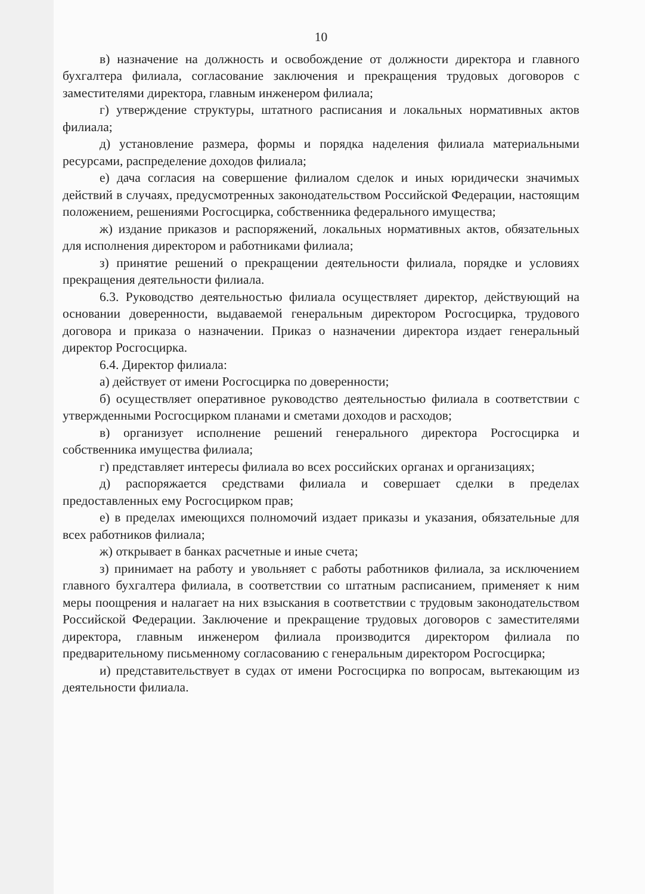10
в) назначение на должность и освобождение от должности директора и главного бухгалтера филиала, согласование заключения и прекращения трудовых договоров с заместителями директора, главным инженером филиала;
г) утверждение структуры, штатного расписания и локальных нормативных актов филиала;
д) установление размера, формы и порядка наделения филиала материальными ресурсами, распределение доходов филиала;
е) дача согласия на совершение филиалом сделок и иных юридически значимых действий в случаях, предусмотренных законодательством Российской Федерации, настоящим положением, решениями Росгосцирка, собственника федерального имущества;
ж) издание приказов и распоряжений, локальных нормативных актов, обязательных для исполнения директором и работниками филиала;
з) принятие решений о прекращении деятельности филиала, порядке и условиях прекращения деятельности филиала.
6.3. Руководство деятельностью филиала осуществляет директор, действующий на основании доверенности, выдаваемой генеральным директором Росгосцирка, трудового договора и приказа о назначении. Приказ о назначении директора издает генеральный директор Росгосцирка.
6.4. Директор филиала:
а) действует от имени Росгосцирка по доверенности;
б) осуществляет оперативное руководство деятельностью филиала в соответствии с утвержденными Росгосцирком планами и сметами доходов и расходов;
в) организует исполнение решений генерального директора Росгосцирка и собственника имущества филиала;
г) представляет интересы филиала во всех российских органах и организациях;
д) распоряжается средствами филиала и совершает сделки в пределах предоставленных ему Росгосцирком прав;
е) в пределах имеющихся полномочий издает приказы и указания, обязательные для всех работников филиала;
ж) открывает в банках расчетные и иные счета;
з) принимает на работу и увольняет с работы работников филиала, за исключением главного бухгалтера филиала, в соответствии со штатным расписанием, применяет к ним меры поощрения и налагает на них взыскания в соответствии с трудовым законодательством Российской Федерации. Заключение и прекращение трудовых договоров с заместителями директора, главным инженером филиала производится директором филиала по предварительному письменному согласованию с генеральным директором Росгосцирка;
и) представительствует в судах от имени Росгосцирка по вопросам, вытекающим из деятельности филиала.